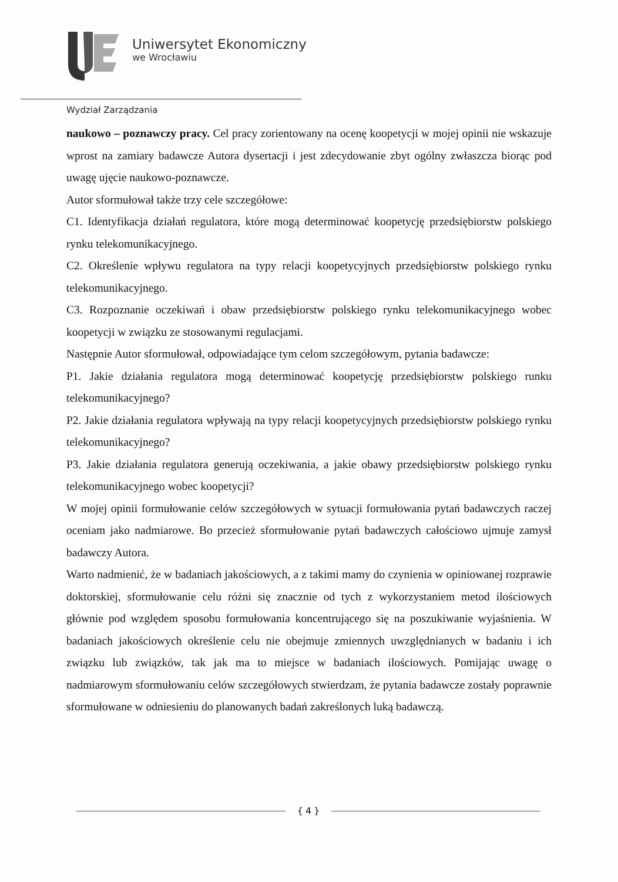Uniwersytet Ekonomiczny
we Wrocławiu
Wydział Zarządzania
naukowo – poznawczy pracy. Cel pracy zorientowany na ocenę koopetycji w mojej opinii nie wskazuje wprost na zamiary badawcze Autora dysertacji i jest zdecydowanie zbyt ogólny zwłaszcza biorąc pod uwagę ujęcie naukowo-poznawcze.
Autor sformułował także trzy cele szczegółowe:
C1. Identyfikacja działań regulatora, które mogą determinować koopetycję przedsiębiorstw polskiego rynku telekomunikacyjnego.
C2. Określenie wpływu regulatora na typy relacji koopetycyjnych przedsiębiorstw polskiego rynku telekomunikacyjnego.
C3. Rozpoznanie oczekiwań i obaw przedsiębiorstw polskiego rynku telekomunikacyjnego wobec koopetycji w związku ze stosowanymi regulacjami.
Następnie Autor sformułował, odpowiadające tym celom szczegółowym, pytania badawcze:
P1. Jakie działania regulatora mogą determinować koopetycję przedsiębiorstw polskiego runku telekomunikacyjnego?
P2. Jakie działania regulatora wpływają na typy relacji koopetycyjnych przedsiębiorstw polskiego rynku telekomunikacyjnego?
P3. Jakie działania regulatora generują oczekiwania, a jakie obawy przedsiębiorstw polskiego rynku telekomunikacyjnego wobec koopetycji?
W mojej opinii formułowanie celów szczegółowych w sytuacji formułowania pytań badawczych raczej oceniam jako nadmiarowe. Bo przecież sformułowanie pytań badawczych całościowo ujmuje zamysł badawczy Autora.
Warto nadmienić, że w badaniach jakościowych, a z takimi mamy do czynienia w opiniowanej rozprawie doktorskiej, sformułowanie celu różni się znacznie od tych z wykorzystaniem metod ilościowych głównie pod względem sposobu formułowania koncentrującego się na poszukiwanie wyjaśnienia. W badaniach jakościowych określenie celu nie obejmuje zmiennych uwzględnianych w badaniu i ich związku lub związków, tak jak ma to miejsce w badaniach ilościowych. Pomijając uwagę o nadmiarowym sformułowaniu celów szczegółowych stwierdzam, że pytania badawcze zostały poprawnie sformułowane w odniesieniu do planowanych badań zakreślonych luką badawczą.
{ 4 }